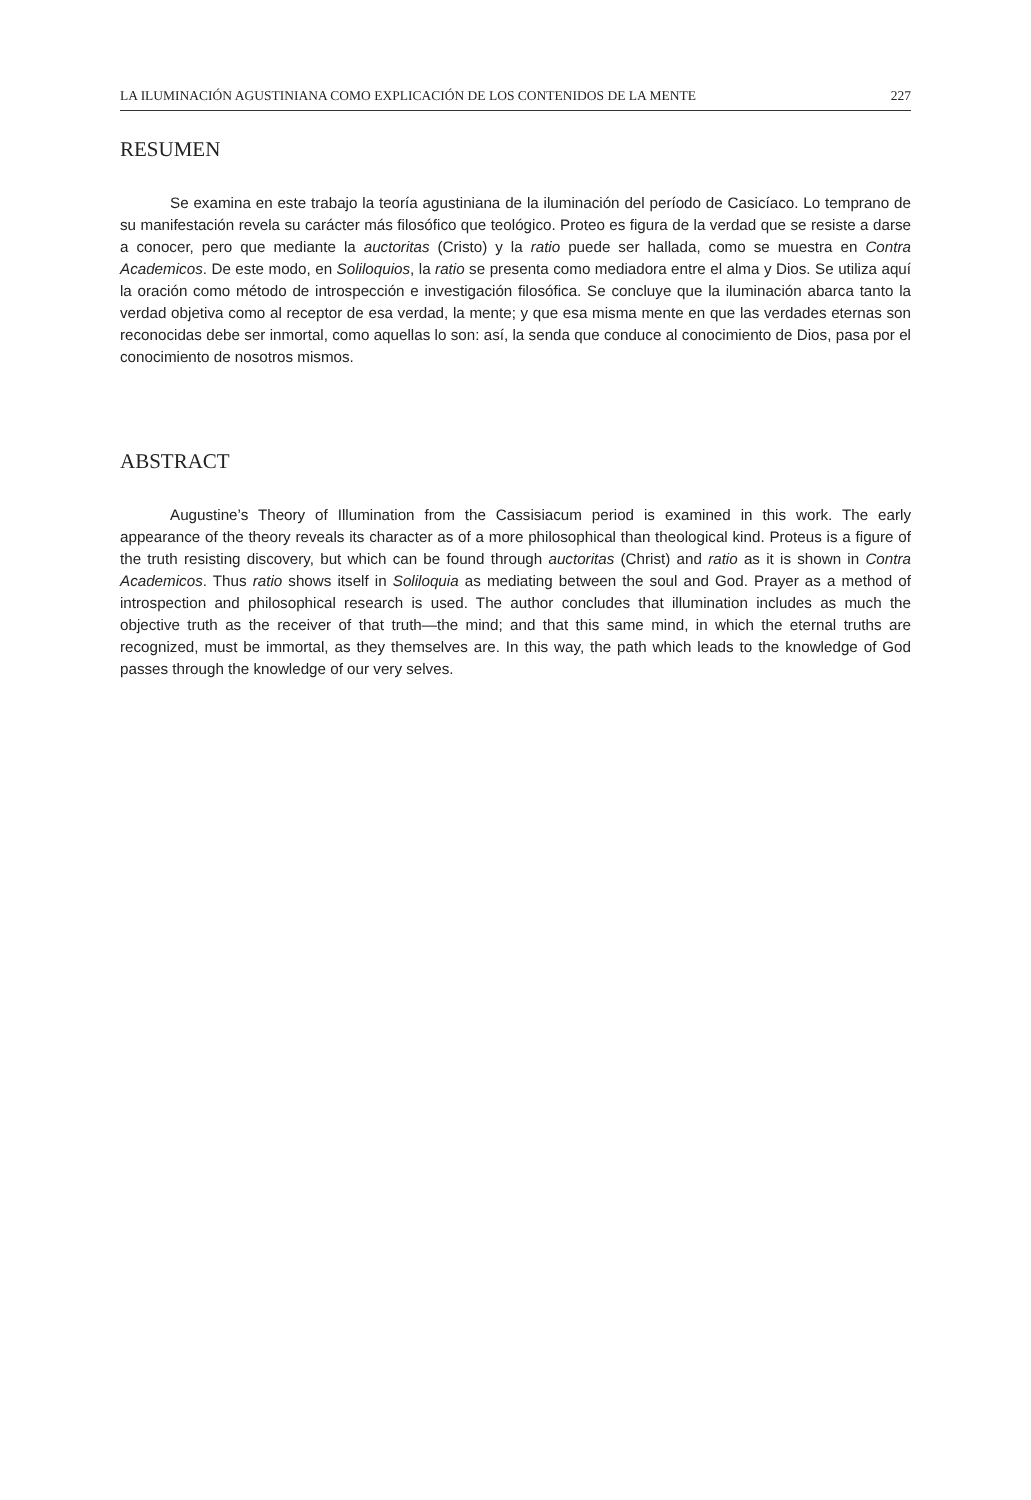LA ILUMINACIÓN AGUSTINIANA COMO EXPLICACIÓN DE LOS CONTENIDOS DE LA MENTE 227
RESUMEN
Se examina en este trabajo la teoría agustiniana de la iluminación del período de Casicíaco. Lo temprano de su manifestación revela su carácter más filosófico que teológico. Proteo es figura de la verdad que se resiste a darse a conocer, pero que mediante la auctoritas (Cristo) y la ratio puede ser hallada, como se muestra en Contra Academicos. De este modo, en Soliloquios, la ratio se presenta como mediadora entre el alma y Dios. Se utiliza aquí la oración como método de introspección e investigación filosófica. Se concluye que la iluminación abarca tanto la verdad objetiva como al receptor de esa verdad, la mente; y que esa misma mente en que las verdades eternas son reconocidas debe ser inmortal, como aquellas lo son: así, la senda que conduce al conocimiento de Dios, pasa por el conocimiento de nosotros mismos.
ABSTRACT
Augustine’s Theory of Illumination from the Cassisiacum period is examined in this work. The early appearance of the theory reveals its character as of a more philosophical than theological kind. Proteus is a figure of the truth resisting discovery, but which can be found through auctoritas (Christ) and ratio as it is shown in Contra Academicos. Thus ratio shows itself in Soliloquia as mediating between the soul and God. Prayer as a method of introspection and philosophical research is used. The author concludes that illumination includes as much the objective truth as the receiver of that truth—the mind; and that this same mind, in which the eternal truths are recognized, must be immortal, as they themselves are. In this way, the path which leads to the knowledge of God passes through the knowledge of our very selves.